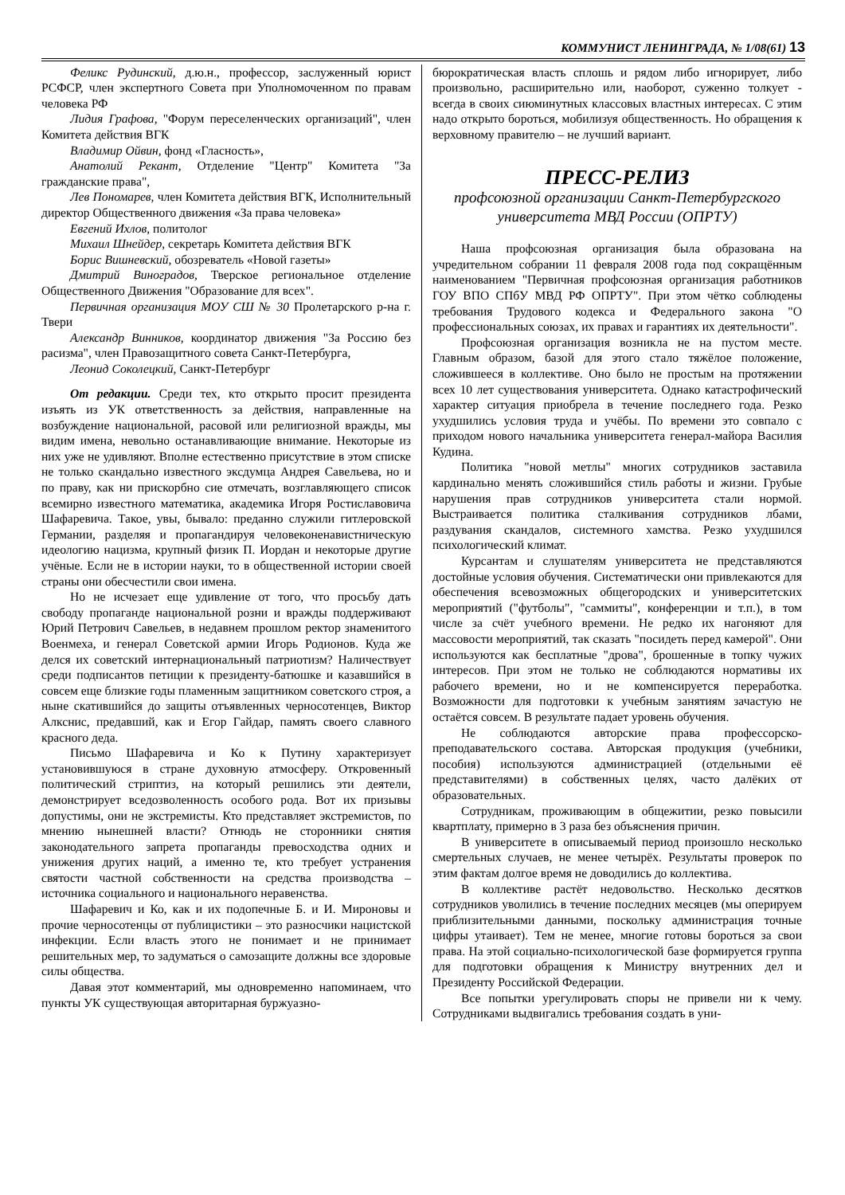КОММУНИСТ ЛЕНИНГРАДА, № 1/08(61) 13
Феликс Рудинский, д.ю.н., профессор, заслуженный юрист РСФСР, член экспертного Совета при Уполномоченном по правам человека РФ
Лидия Графова, "Форум переселенческих организаций", член Комитета действия ВГК
Владимир Ойвин, фонд «Гласность»,
Анатолий Рекант, Отделение "Центр" Комитета "За гражданские права",
Лев Пономарев, член Комитета действия ВГК, Исполнительный директор Общественного движения «За права человека»
Евгений Ихлов, политолог
Михаил Шнейдер, секретарь Комитета действия ВГК
Борис Вишневский, обозреватель «Новой газеты»
Дмитрий Виноградов, Тверское региональное отделение Общественного Движения "Образование для всех".
Первичная организация МОУ СШ № 30 Пролетарского р-на г. Твери
Александр Винников, координатор движения "За Россию без расизма", член Правозащитного совета Санкт-Петербурга,
Леонид Соколецкий, Санкт-Петербург
От редакции. Среди тех, кто открыто просит президента изъять из УК ответственность за действия, направленные на возбуждение национальной, расовой или религиозной вражды, мы видим имена, невольно останавливающие внимание. Некоторые из них уже не удивляют. Вполне естественно присутствие в этом списке не только скандально известного эксдумца Андрея Савельева, но и по праву, как ни прискорбно сие отмечать, возглавляющего список всемирно известного математика, академика Игоря Ростиславовича Шафаревича. Такое, увы, бывало: преданно служили гитлеровской Германии, разделяя и пропагандируя человеконенавистническую идеологию нацизма, крупный физик П. Иордан и некоторые другие учёные. Если не в истории науки, то в общественной истории своей страны они обесчестили свои имена.
Но не исчезает еще удивление от того, что просьбу дать свободу пропаганде национальной розни и вражды поддерживают Юрий Петрович Савельев, в недавнем прошлом ректор знаменитого Военмеха, и генерал Советской армии Игорь Родионов. Куда же делся их советский интернациональный патриотизм? Наличествует среди подписантов петиции к президенту-батюшке и казавшийся в совсем еще близкие годы пламенным защитником советского строя, а ныне скатившийся до защиты отъявленных черносотенцев, Виктор Алкснис, предавший, как и Егор Гайдар, память своего славного красного деда.
Письмо Шафаревича и Ко к Путину характеризует установившуюся в стране духовную атмосферу. Откровенный политический стриптиз, на который решились эти деятели, демонстрирует вседозволенность особого рода. Вот их призывы допустимы, они не экстремисты. Кто представляет экстремистов, по мнению нынешней власти? Отнюдь не сторонники снятия законодательного запрета пропаганды превосходства одних и унижения других наций, а именно те, кто требует устранения святости частной собственности на средства производства – источника социального и национального неравенства.
Шафаревич и Ко, как и их подопечные Б. и И. Мироновы и прочие черносотенцы от публицистики – это разносчики нацистской инфекции. Если власть этого не понимает и не принимает решительных мер, то задуматься о самозащите должны все здоровые силы общества.
Давая этот комментарий, мы одновременно напоминаем, что пункты УК существующая авторитарная буржуазно-
бюрократическая власть сплошь и рядом либо игнорирует, либо произвольно, расширительно или, наоборот, суженно толкует - всегда в своих сиюминутных классовых властных интересах. С этим надо открыто бороться, мобилизуя общественность. Но обращения к верховному правителю – не лучший вариант.
ПРЕСС-РЕЛИЗ
профсоюзной организации Санкт-Петербургского университета МВД России (ОПРТУ)
Наша профсоюзная организация была образована на учредительном собрании 11 февраля 2008 года под сокращённым наименованием "Первичная профсоюзная организация работников ГОУ ВПО СПбУ МВД РФ ОПРТУ". При этом чётко соблюдены требования Трудового кодекса и Федерального закона "О профессиональных союзах, их правах и гарантиях их деятельности".
Профсоюзная организация возникла не на пустом месте. Главным образом, базой для этого стало тяжёлое положение, сложившееся в коллективе. Оно было не простым на протяжении всех 10 лет существования университета. Однако катастрофический характер ситуация приобрела в течение последнего года. Резко ухудшились условия труда и учёбы. По времени это совпало с приходом нового начальника университета генерал-майора Василия Кудина.
Политика "новой метлы" многих сотрудников заставила кардинально менять сложившийся стиль работы и жизни. Грубые нарушения прав сотрудников университета стали нормой. Выстраивается политика сталкивания сотрудников лбами, раздувания скандалов, системного хамства. Резко ухудшился психологический климат.
Курсантам и слушателям университета не представляются достойные условия обучения. Систематически они привлекаются для обеспечения всевозможных общегородских и университетских мероприятий ("футболы", "саммиты", конференции и т.п.), в том числе за счёт учебного времени. Не редко их нагоняют для массовости мероприятий, так сказать "посидеть перед камерой". Они используются как бесплатные "дрова", брошенные в топку чужих интересов. При этом не только не соблюдаются нормативы их рабочего времени, но и не компенсируется переработка. Возможности для подготовки к учебным занятиям зачастую не остаётся совсем. В результате падает уровень обучения.
Не соблюдаются авторские права профессорско-преподавательского состава. Авторская продукция (учебники, пособия) используются администрацией (отдельными её представителями) в собственных целях, часто далёких от образовательных.
Сотрудникам, проживающим в общежитии, резко повысили квартплату, примерно в 3 раза без объяснения причин.
В университете в описываемый период произошло несколько смертельных случаев, не менее четырёх. Результаты проверок по этим фактам долгое время не доводились до коллектива.
В коллективе растёт недовольство. Несколько десятков сотрудников уволились в течение последних месяцев (мы оперируем приблизительными данными, поскольку администрация точные цифры утаивает). Тем не менее, многие готовы бороться за свои права. На этой социально-психологической базе формируется группа для подготовки обращения к Министру внутренних дел и Президенту Российской Федерации.
Все попытки урегулировать споры не привели ни к чему. Сотрудниками выдвигались требования создать в уни-